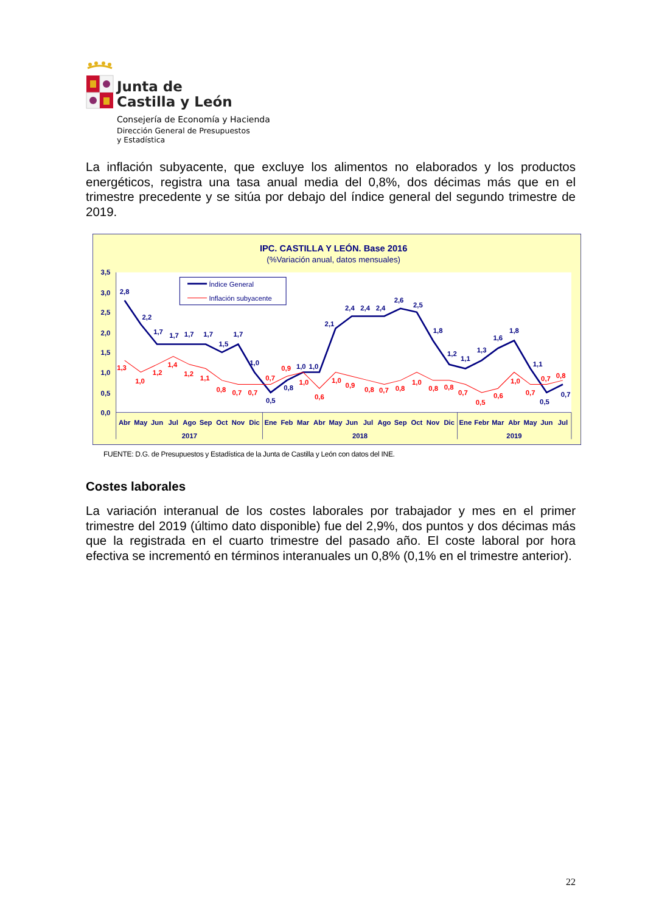Junta de
Castilla y León
Consejería de Economía y Hacienda
Dirección General de Presupuestos
y Estadística
La inflación subyacente, que excluye los alimentos no elaborados y los productos energéticos, registra una tasa anual media del 0,8%, dos décimas más que en el trimestre precedente y se sitúa por debajo del índice general del segundo trimestre de 2019.
IPC. CASTILLA Y LEÓN. Base 2016
(%Variación anual, datos mensuales)
3,5
3,0
2,5
2,0
1,5
1,0
0,5
0,0
Abr
May
Jun
Jul
Ago
Sep
Oct
Nov
Dic
Ene
Feb
Mar
Abr
May
Jun
Jul
Ago
Sep
Oct
Nov
Dic
Ene
Febr
Mar
Abr
May
Jun
Jul
2017
2018
2019
2,8
2,2
1,7
1,7
1,7
1,7
1,5
1,7
1,0
0,5
0,8
1,0
1,0
2,1
2,4
2,4
2,4
2,6
2,5
1,8
1,2
1,1
1,3
1,6
1,8
1,1
0,5
0,7
1,3
1,0
1,2
1,4
1,2
1,1
0,8
0,7
0,7
0,7
0,9
1,0
0,6
1,0
0,9
0,8
0,7
0,8
1,0
0,8
0,8
0,7
0,5
0,6
1,0
0,7
0,7
0,8
Índice General
Inflación subyacente
FUENTE: D.G. de Presupuestos y Estadística de la Junta de Castilla y León con datos del INE.
Costes laborales
La variación interanual de los costes laborales por trabajador y mes en el primer trimestre del 2019 (último dato disponible) fue del 2,9%, dos puntos y dos décimas más que la registrada en el cuarto trimestre del pasado año. El coste laboral por hora efectiva se incrementó en términos interanuales un 0,8% (0,1% en el trimestre anterior).
22